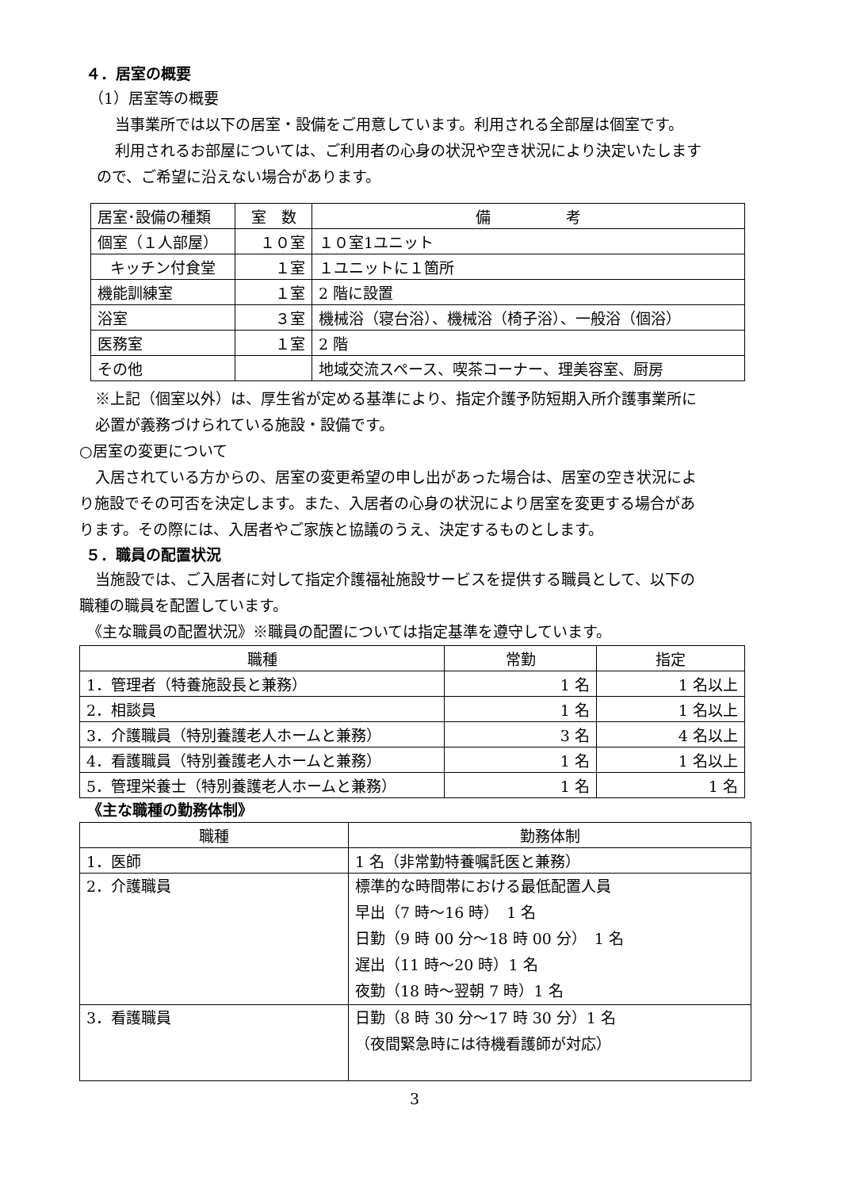４．居室の概要
（1）居室等の概要
当事業所では以下の居室・設備をご用意しています。利用される全部屋は個室です。
利用されるお部屋については、ご利用者の心身の状況や空き状況により決定いたします
ので、ご希望に沿えない場合があります。
| 居室･設備の種類 | 室 数 | 備 考 |
| 個室（１人部屋） | １０室 | １０室1ユニット |
| キッチン付食堂 | １室 | １ユニットに１箇所 |
| 機能訓練室 | １室 | 2 階に設置 |
| 浴室 | ３室 | 機械浴（寝台浴）、機械浴（椅子浴）、一般浴（個浴） |
| 医務室 | １室 | 2 階 |
| その他 | | 地域交流スペース、喫茶コーナー、理美容室、厨房 |
※上記（個室以外）は、厚生省が定める基準により、指定介護予防短期入所介護事業所に
必置が義務づけられている施設・設備です。
○居室の変更について
入居されている方からの、居室の変更希望の申し出があった場合は、居室の空き状況によ
り施設でその可否を決定します。また、入居者の心身の状況により居室を変更する場合があ
ります。その際には、入居者やご家族と協議のうえ、決定するものとします。
５．職員の配置状況
当施設では、ご入居者に対して指定介護福祉施設サービスを提供する職員として、以下の
職種の職員を配置しています。
《主な職員の配置状況》※職員の配置については指定基準を遵守しています。
| 職種 | 常勤 | 指定 |
| 1．管理者（特養施設長と兼務） | 1 名 | 1 名以上 |
| 2．相談員 | 1 名 | 1 名以上 |
| 3．介護職員（特別養護老人ホームと兼務） | 3 名 | 4 名以上 |
| 4．看護職員（特別養護老人ホームと兼務） | 1 名 | 1 名以上 |
| 5．管理栄養士（特別養護老人ホームと兼務） | 1 名 | 1 名 |
《主な職種の勤務体制》
| 職種 | 勤務体制 |
| 1．医師 | 1 名（非常勤特養嘱託医と兼務） |
| 2．介護職員 | 標準的な時間帯における最低配置人員 早出（7 時～16 時） 1 名 日勤（9 時 00 分～18 時 00 分） 1 名 遅出（11 時～20 時）1 名 夜勤（18 時～翌朝 7 時）1 名 |
| 3．看護職員 | 日勤（8 時 30 分～17 時 30 分）1 名 （夜間緊急時には待機看護師が対応） |
3